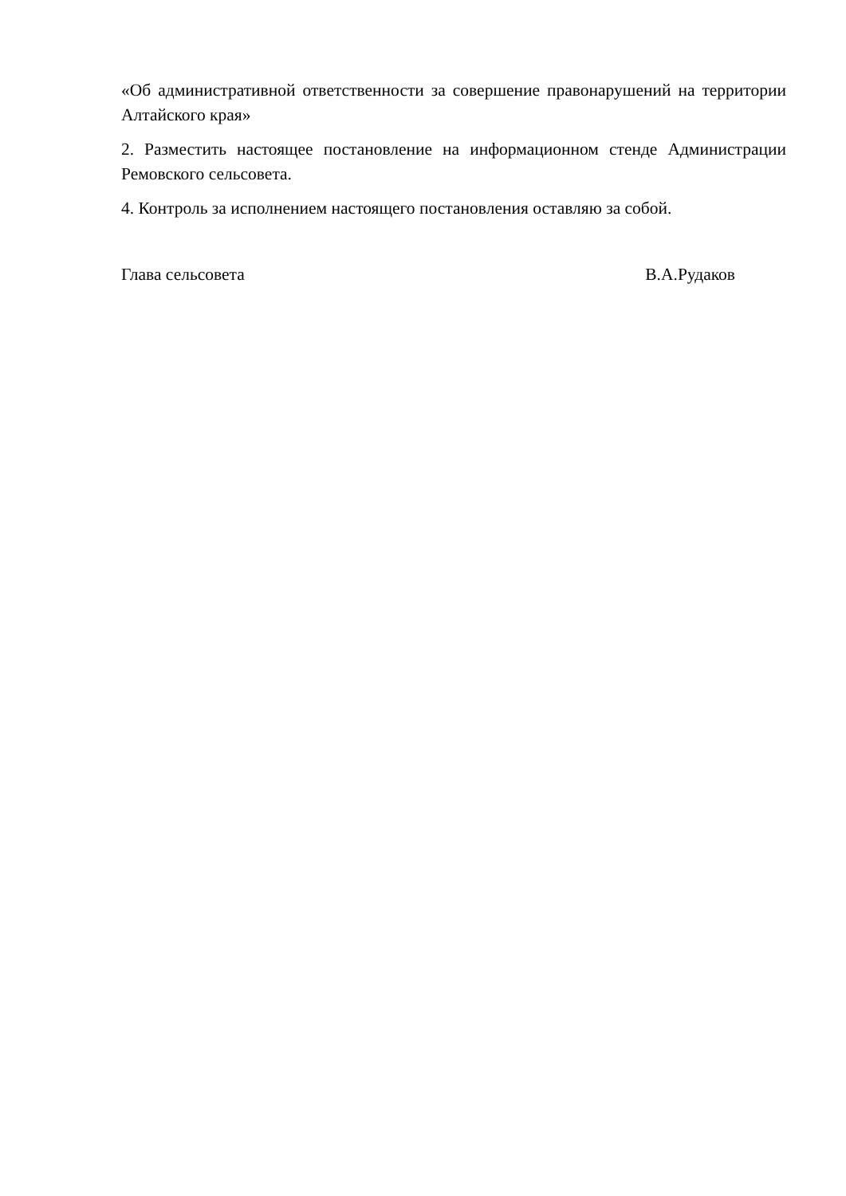«Об административной ответственности за совершение правонарушений на территории Алтайского края»
2. Разместить настоящее постановление на информационном стенде Администрации Ремовского сельсовета.
4. Контроль за исполнением настоящего постановления оставляю за собой.
Глава сельсовета В.А.Рудаков